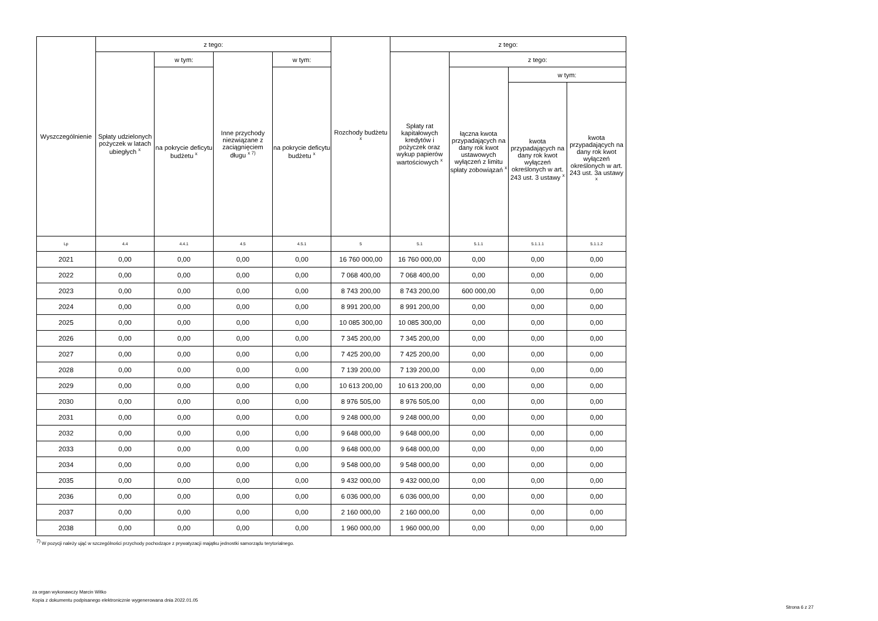| Wyszczególnienie | z tego: | | | | Rozchody budżetu <sup>x</sup> | z tego: | | | |
| --- | --- | --- | --- | --- | --- | --- | --- | --- | --- |
| | Spłaty udzielonych pożyczek w latach ubiegłych <sup>x</sup> | w tym: | Inne przychody niezwiązane z zaciągnięciem długu <sup>x 7)</sup> | w tym: | | Spłaty rat kapitałowych kredytów i pożyczek oraz wykup papierów wartościowych <sup>x</sup> | z tego: | | |
| | | na pokrycie deficytu budżetu <sup>x</sup> | | na pokrycie deficytu budżetu <sup>x</sup> | | | łączna kwota przypadających na dany rok kwot ustawowych wyłączeń z limitu spłaty zobowiązań <sup>x</sup> | w tym: | |
| | | | | | | | | kwota przypadających na dany rok kwot wyłączeń określonych w art. 243 ust. 3 ustawy <sup>x</sup> | kwota przypadających na dany rok kwot wyłączeń określonych w art. 243 ust. 3a ustawy <sup>x</sup> |
| Lp | 4.4 | 4.4.1 | 4.5 | 4.5.1 | 5 | 5.1 | 5.1.1 | 5.1.1.1 | 5.1.1.2 |
| 2021 | 0,00 | 0,00 | 0,00 | 0,00 | 16 760 000,00 | 16 760 000,00 | 0,00 | 0,00 | 0,00 |
| 2022 | 0,00 | 0,00 | 0,00 | 0,00 | 7 068 400,00 | 7 068 400,00 | 0,00 | 0,00 | 0,00 |
| 2023 | 0,00 | 0,00 | 0,00 | 0,00 | 8 743 200,00 | 8 743 200,00 | 600 000,00 | 0,00 | 0,00 |
| 2024 | 0,00 | 0,00 | 0,00 | 0,00 | 8 991 200,00 | 8 991 200,00 | 0,00 | 0,00 | 0,00 |
| 2025 | 0,00 | 0,00 | 0,00 | 0,00 | 10 085 300,00 | 10 085 300,00 | 0,00 | 0,00 | 0,00 |
| 2026 | 0,00 | 0,00 | 0,00 | 0,00 | 7 345 200,00 | 7 345 200,00 | 0,00 | 0,00 | 0,00 |
| 2027 | 0,00 | 0,00 | 0,00 | 0,00 | 7 425 200,00 | 7 425 200,00 | 0,00 | 0,00 | 0,00 |
| 2028 | 0,00 | 0,00 | 0,00 | 0,00 | 7 139 200,00 | 7 139 200,00 | 0,00 | 0,00 | 0,00 |
| 2029 | 0,00 | 0,00 | 0,00 | 0,00 | 10 613 200,00 | 10 613 200,00 | 0,00 | 0,00 | 0,00 |
| 2030 | 0,00 | 0,00 | 0,00 | 0,00 | 8 976 505,00 | 8 976 505,00 | 0,00 | 0,00 | 0,00 |
| 2031 | 0,00 | 0,00 | 0,00 | 0,00 | 9 248 000,00 | 9 248 000,00 | 0,00 | 0,00 | 0,00 |
| 2032 | 0,00 | 0,00 | 0,00 | 0,00 | 9 648 000,00 | 9 648 000,00 | 0,00 | 0,00 | 0,00 |
| 2033 | 0,00 | 0,00 | 0,00 | 0,00 | 9 648 000,00 | 9 648 000,00 | 0,00 | 0,00 | 0,00 |
| 2034 | 0,00 | 0,00 | 0,00 | 0,00 | 9 548 000,00 | 9 548 000,00 | 0,00 | 0,00 | 0,00 |
| 2035 | 0,00 | 0,00 | 0,00 | 0,00 | 9 432 000,00 | 9 432 000,00 | 0,00 | 0,00 | 0,00 |
| 2036 | 0,00 | 0,00 | 0,00 | 0,00 | 6 036 000,00 | 6 036 000,00 | 0,00 | 0,00 | 0,00 |
| 2037 | 0,00 | 0,00 | 0,00 | 0,00 | 2 160 000,00 | 2 160 000,00 | 0,00 | 0,00 | 0,00 |
| 2038 | 0,00 | 0,00 | 0,00 | 0,00 | 1 960 000,00 | 1 960 000,00 | 0,00 | 0,00 | 0,00 |
<sup>7)</sup> W pozycji należy ująć w szczególności przychody pochodzące z prywatyzacji majątku jednostki samorządu terytorialnego.
za organ wykonawczy Marcin Witko
Kopia z dokumentu podpisanego elektronicznie wygenerowana dnia 2022.01.05
Strona 6 z 27